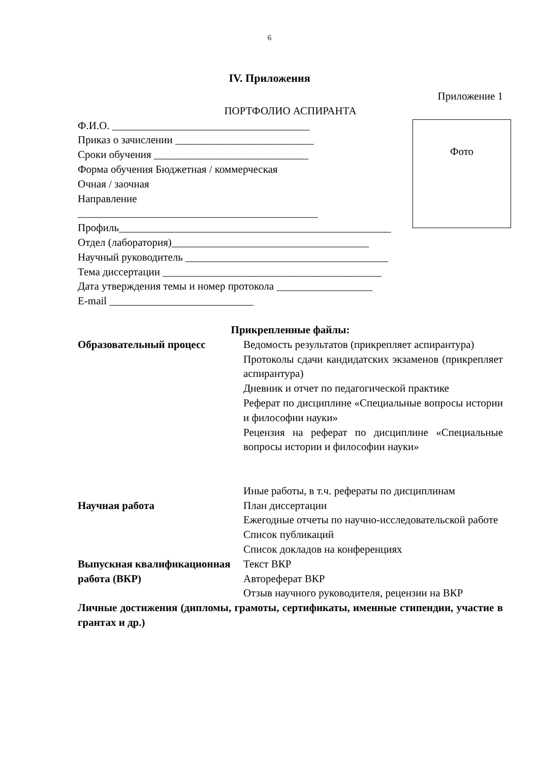6
IV. Приложения
Приложение 1
ПОРТФОЛИО АСПИРАНТА
Ф.И.О. _____________________________________
Приказ о зачислении __________________________
Сроки обучения _____________________________
Форма обучения Бюджетная / коммерческая
Очная / заочная
Направление
_____________________________________________
Профиль___________________________________________________
Отдел (лаборатория)_____________________________________
Научный руководитель ______________________________________
Тема диссертации _________________________________________
Дата утверждения темы и номер протокола __________________
E-mail ___________________________
Прикрепленные файлы:
Образовательный процесс Ведомость результатов (прикрепляет аспирантура)
Протоколы сдачи кандидатских экзаменов (прикрепляет аспирантура)
Дневник и отчет по педагогической практике
Реферат по дисциплине «Специальные вопросы истории и философии науки»
Рецензия на реферат по дисциплине «Специальные вопросы истории и философии науки»
Иные работы, в т.ч. рефераты по дисциплинам
Научная работа План диссертации
Ежегодные отчеты по научно-исследовательской работе
Список публикаций
Список докладов на конференциях
Выпускная квалификационная работа (ВКР)
Текст ВКР
Автореферат ВКР
Отзыв научного руководителя, рецензии на ВКР
Личные достижения (дипломы, грамоты, сертификаты, именные стипендии, участие в грантах и др.)
Фото